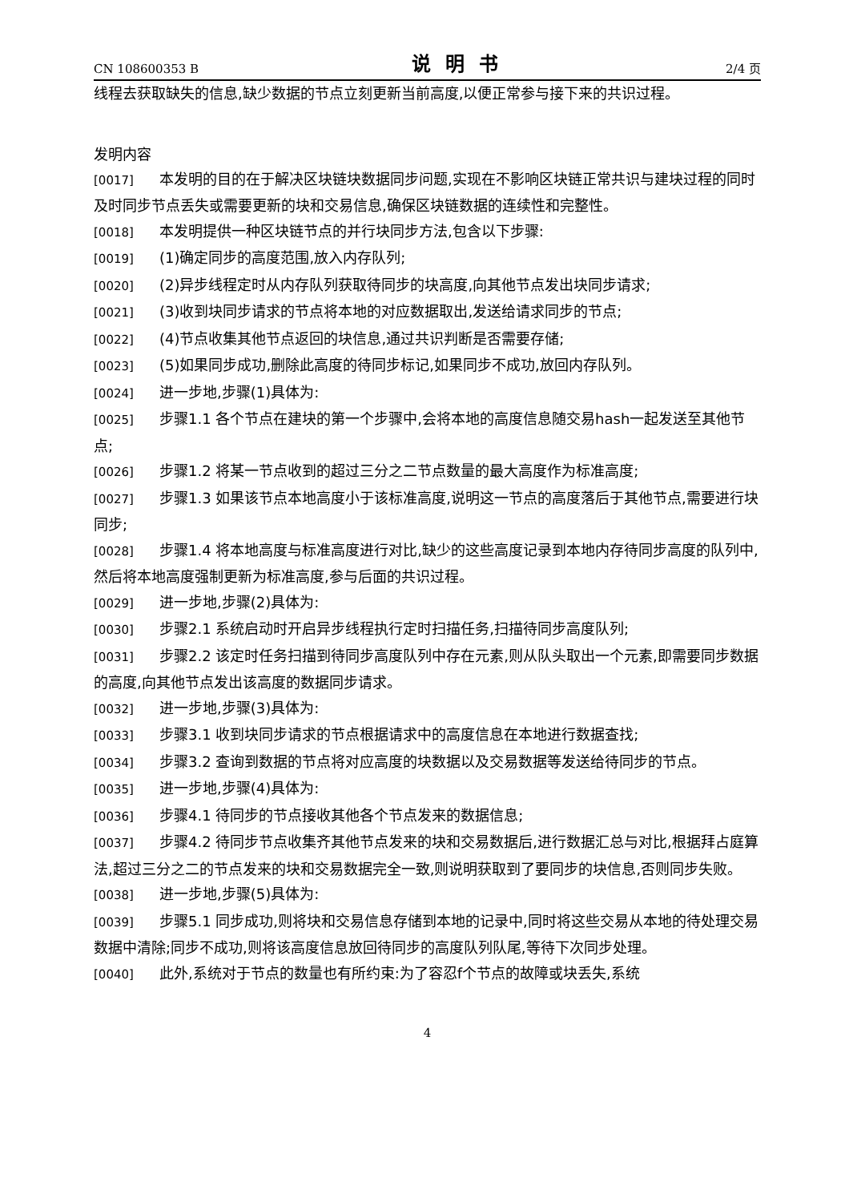CN 108600353 B 说明书 2/4 页
线程去获取缺失的信息,缺少数据的节点立刻更新当前高度,以便正常参与接下来的共识过程。
发明内容
[0017] 本发明的目的在于解决区块链块数据同步问题,实现在不影响区块链正常共识与建块过程的同时及时同步节点丢失或需要更新的块和交易信息,确保区块链数据的连续性和完整性。
[0018] 本发明提供一种区块链节点的并行块同步方法,包含以下步骤:
[0019] (1)确定同步的高度范围,放入内存队列;
[0020] (2)异步线程定时从内存队列获取待同步的块高度,向其他节点发出块同步请求;
[0021] (3)收到块同步请求的节点将本地的对应数据取出,发送给请求同步的节点;
[0022] (4)节点收集其他节点返回的块信息,通过共识判断是否需要存储;
[0023] (5)如果同步成功,删除此高度的待同步标记,如果同步不成功,放回内存队列。
[0024] 进一步地,步骤(1)具体为:
[0025] 步骤1.1 各个节点在建块的第一个步骤中,会将本地的高度信息随交易hash一起发送至其他节点;
[0026] 步骤1.2 将某一节点收到的超过三分之二节点数量的最大高度作为标准高度;
[0027] 步骤1.3 如果该节点本地高度小于该标准高度,说明这一节点的高度落后于其他节点,需要进行块同步;
[0028] 步骤1.4 将本地高度与标准高度进行对比,缺少的这些高度记录到本地内存待同步高度的队列中,然后将本地高度强制更新为标准高度,参与后面的共识过程。
[0029] 进一步地,步骤(2)具体为:
[0030] 步骤2.1 系统启动时开启异步线程执行定时扫描任务,扫描待同步高度队列;
[0031] 步骤2.2 该定时任务扫描到待同步高度队列中存在元素,则从队头取出一个元素,即需要同步数据的高度,向其他节点发出该高度的数据同步请求。
[0032] 进一步地,步骤(3)具体为:
[0033] 步骤3.1 收到块同步请求的节点根据请求中的高度信息在本地进行数据查找;
[0034] 步骤3.2 查询到数据的节点将对应高度的块数据以及交易数据等发送给待同步的节点。
[0035] 进一步地,步骤(4)具体为:
[0036] 步骤4.1 待同步的节点接收其他各个节点发来的数据信息;
[0037] 步骤4.2 待同步节点收集齐其他节点发来的块和交易数据后,进行数据汇总与对比,根据拜占庭算法,超过三分之二的节点发来的块和交易数据完全一致,则说明获取到了要同步的块信息,否则同步失败。
[0038] 进一步地,步骤(5)具体为:
[0039] 步骤5.1 同步成功,则将块和交易信息存储到本地的记录中,同时将这些交易从本地的待处理交易数据中清除;同步不成功,则将该高度信息放回待同步的高度队列队尾,等待下次同步处理。
[0040] 此外,系统对于节点的数量也有所约束:为了容忍f个节点的故障或块丢失,系统
4